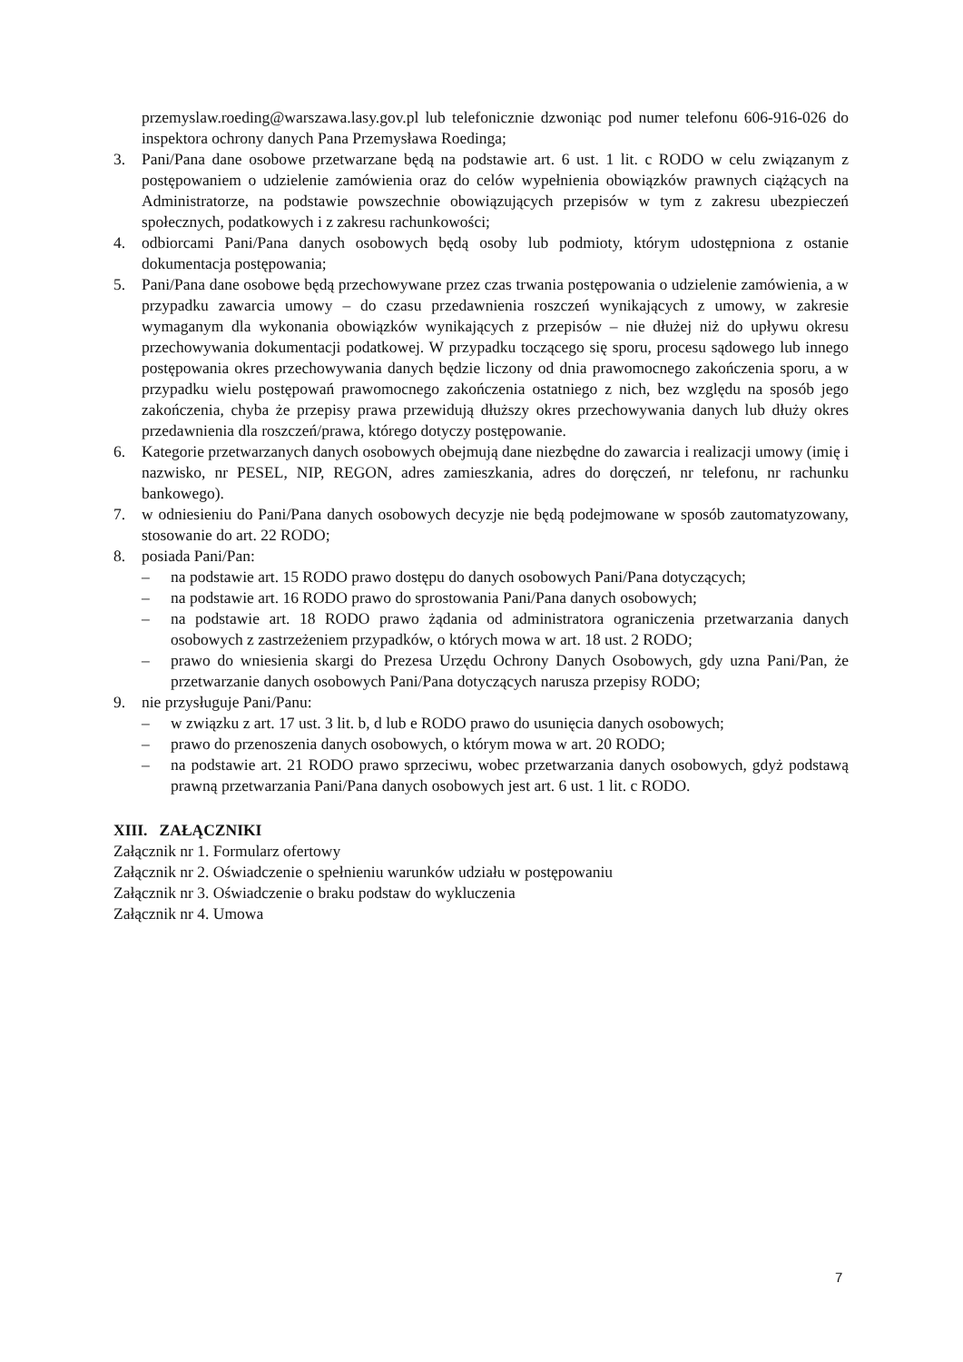przemyslaw.roeding@warszawa.lasy.gov.pl lub telefonicznie dzwoniąc pod numer telefonu 606-916-026 do inspektora ochrony danych Pana Przemysława Roedinga;
3. Pani/Pana dane osobowe przetwarzane będą na podstawie art. 6 ust. 1 lit. c RODO w celu związanym z postępowaniem o udzielenie zamówienia oraz do celów wypełnienia obowiązków prawnych ciążących na Administratorze, na podstawie powszechnie obowiązujących przepisów w tym z zakresu ubezpieczeń społecznych, podatkowych i z zakresu rachunkowości;
4. odbiorcami Pani/Pana danych osobowych będą osoby lub podmioty, którym udostępniona z ostanie dokumentacja postępowania;
5. Pani/Pana dane osobowe będą przechowywane przez czas trwania postępowania o udzielenie zamówienia, a w przypadku zawarcia umowy – do czasu przedawnienia roszczeń wynikających z umowy, w zakresie wymaganym dla wykonania obowiązków wynikających z przepisów – nie dłużej niż do upływu okresu przechowywania dokumentacji podatkowej. W przypadku toczącego się sporu, procesu sądowego lub innego postępowania okres przechowywania danych będzie liczony od dnia prawomocnego zakończenia sporu, a w przypadku wielu postępowań prawomocnego zakończenia ostatniego z nich, bez względu na sposób jego zakończenia, chyba że przepisy prawa przewidują dłuższy okres przechowywania danych lub dłuży okres przedawnienia dla roszczeń/prawa, którego dotyczy postępowanie.
6. Kategorie przetwarzanych danych osobowych obejmują dane niezbędne do zawarcia i realizacji umowy (imię i nazwisko, nr PESEL, NIP, REGON, adres zamieszkania, adres do doręczeń, nr telefonu, nr rachunku bankowego).
7. w odniesieniu do Pani/Pana danych osobowych decyzje nie będą podejmowane w sposób zautomatyzowany, stosowanie do art. 22 RODO;
8. posiada Pani/Pan:
– na podstawie art. 15 RODO prawo dostępu do danych osobowych Pani/Pana dotyczących;
– na podstawie art. 16 RODO prawo do sprostowania Pani/Pana danych osobowych;
– na podstawie art. 18 RODO prawo żądania od administratora ograniczenia przetwarzania danych osobowych z zastrzeżeniem przypadków, o których mowa w art. 18 ust. 2 RODO;
– prawo do wniesienia skargi do Prezesa Urzędu Ochrony Danych Osobowych, gdy uzna Pani/Pan, że przetwarzanie danych osobowych Pani/Pana dotyczących narusza przepisy RODO;
9. nie przysługuje Pani/Panu:
– w związku z art. 17 ust. 3 lit. b, d lub e RODO prawo do usunięcia danych osobowych;
– prawo do przenoszenia danych osobowych, o którym mowa w art. 20 RODO;
– na podstawie art. 21 RODO prawo sprzeciwu, wobec przetwarzania danych osobowych, gdyż podstawą prawną przetwarzania Pani/Pana danych osobowych jest art. 6 ust. 1 lit. c RODO.
XIII. ZAŁĄCZNIKI
Załącznik nr 1. Formularz ofertowy
Załącznik nr 2. Oświadczenie o spełnieniu warunków udziału w postępowaniu
Załącznik nr 3. Oświadczenie o braku podstaw do wykluczenia
Załącznik nr 4. Umowa
7